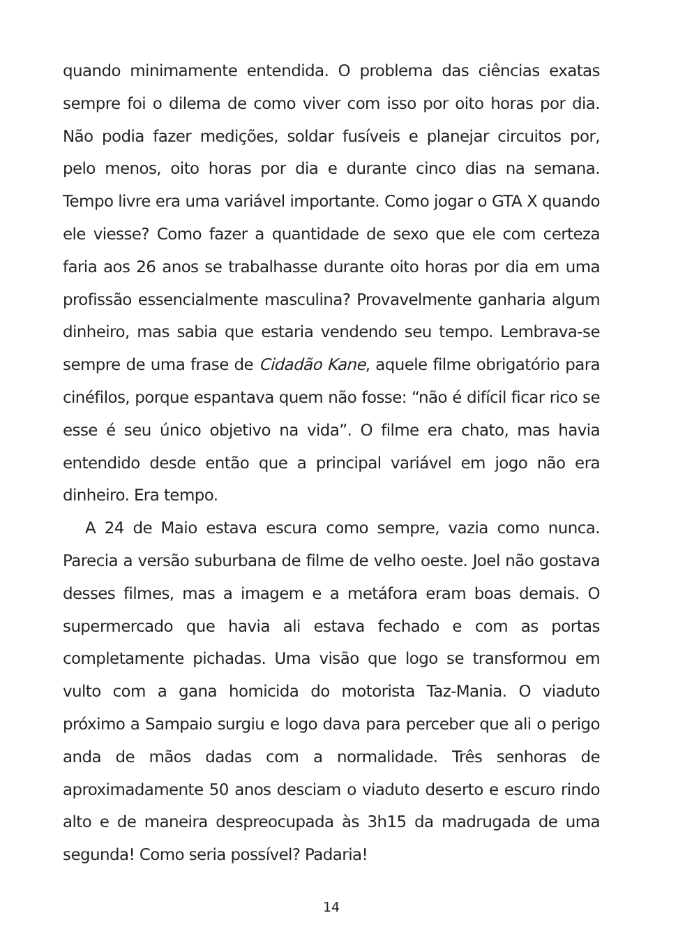quando minimamente entendida. O problema das ciências exatas sempre foi o dilema de como viver com isso por oito horas por dia. Não podia fazer medições, soldar fusíveis e planejar circuitos por, pelo menos, oito horas por dia e durante cinco dias na semana. Tempo livre era uma variável importante. Como jogar o GTA X quando ele viesse? Como fazer a quantidade de sexo que ele com certeza faria aos 26 anos se trabalhasse durante oito horas por dia em uma profissão essencialmente masculina? Provavelmente ganharia algum dinheiro, mas sabia que estaria vendendo seu tempo. Lembrava-se sempre de uma frase de Cidadão Kane, aquele filme obrigatório para cinéfilos, porque espantava quem não fosse: “não é difícil ficar rico se esse é seu único objetivo na vida”. O filme era chato, mas havia entendido desde então que a principal variável em jogo não era dinheiro. Era tempo.
A 24 de Maio estava escura como sempre, vazia como nunca. Parecia a versão suburbana de filme de velho oeste. Joel não gostava desses filmes, mas a imagem e a metáfora eram boas demais. O supermercado que havia ali estava fechado e com as portas completamente pichadas. Uma visão que logo se transformou em vulto com a gana homicida do motorista Taz-Mania. O viaduto próximo a Sampaio surgiu e logo dava para perceber que ali o perigo anda de mãos dadas com a normalidade. Três senhoras de aproximadamente 50 anos desciam o viaduto deserto e escuro rindo alto e de maneira despreocupada às 3h15 da madrugada de uma segunda! Como seria possível? Padaria!
14